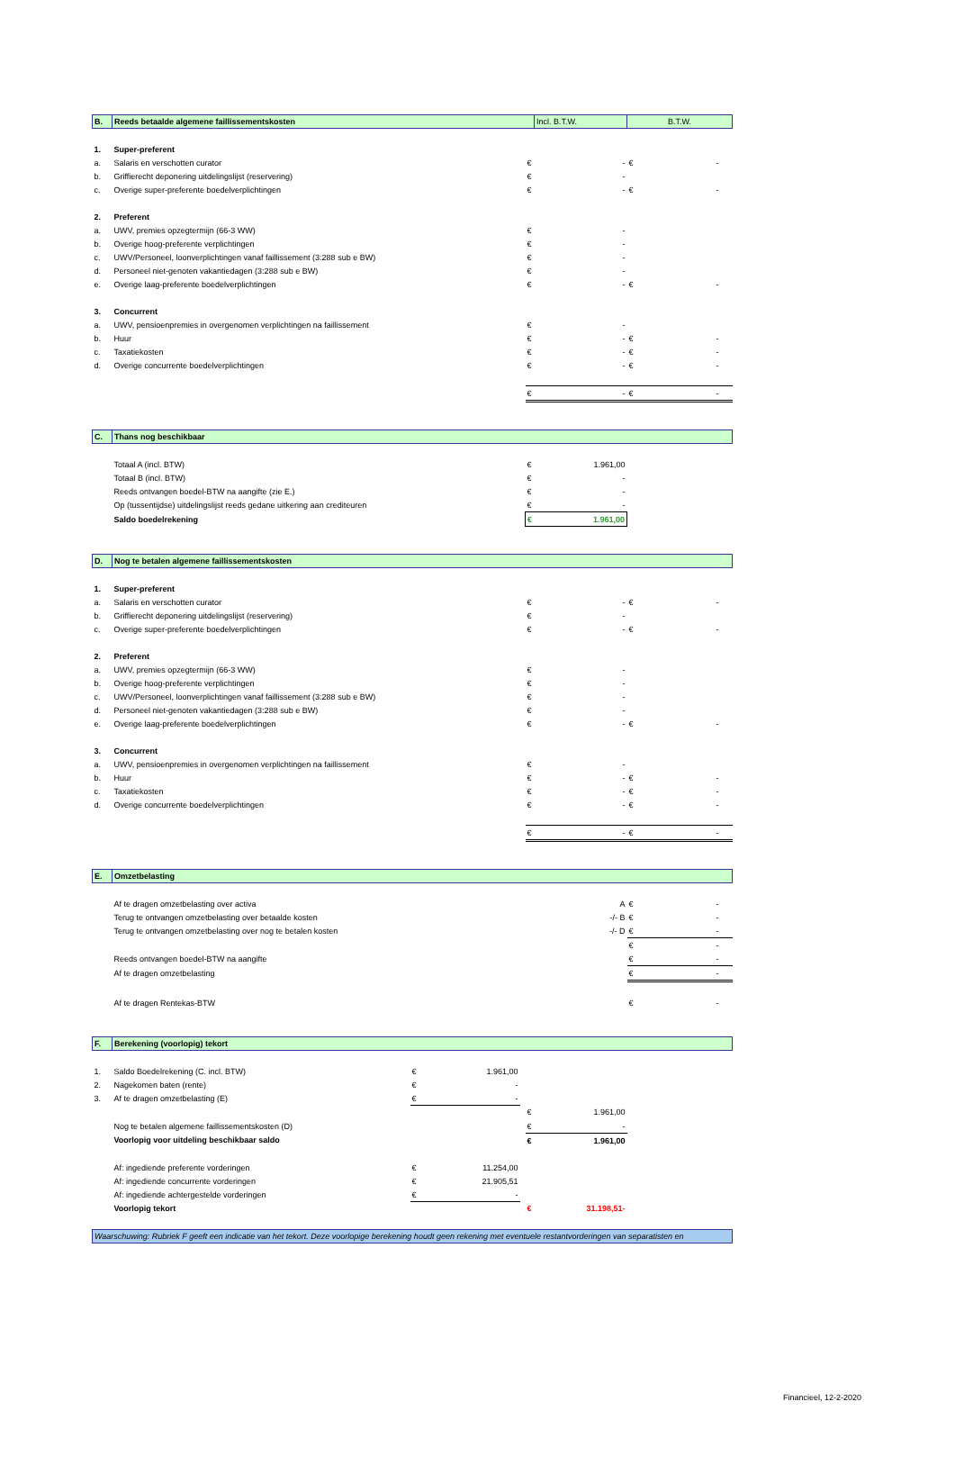| B. | Reeds betaalde algemene faillissementskosten | | | | | Incl. B.T.W. | B.T.W. | | |
| 1. | Super-preferent | | | | | | | | |
| a. | Salaris en verschotten curator | | | | € | - | € | - | |
| b. | Griffierecht deponering uitdelingslijst (reservering) | | | | € | - | | | |
| c. | Overige super-preferente boedelverplichtingen | | | | € | - | € | - | |
| 2. | Preferent | | | | | | | | |
| a. | UWV, premies opzegtermijn (66-3 WW) | | | | € | - | | | |
| b. | Overige hoog-preferente verplichtingen | | | | € | - | | | |
| c. | UWV/Personeel, loonverplichtingen vanaf faillissement (3:288 sub e BW) | | | | € | - | | | |
| d. | Personeel niet-genoten vakantiedagen (3:288 sub e BW) | | | | € | - | | | |
| e. | Overige laag-preferente boedelverplichtingen | | | | € | - | € | - | |
| 3. | Concurrent | | | | | | | | |
| a. | UWV, pensioenpremies in overgenomen verplichtingen na faillissement | | | | € | - | | | |
| b. | Huur | | | | € | - | € | - | |
| c. | Taxatiekosten | | | | € | - | € | - | |
| d. | Overige concurrente boedelverplichtingen | | | | € | - | € | - | |
| | | | | | € | - | € | - | |
| C. | Thans nog beschikbaar | | | | | | | | |
| | Totaal A (incl. BTW) | | | | € | 1.961,00 | | | |
| | Totaal B (incl. BTW) | | | | € | - | | | |
| | Reeds ontvangen boedel-BTW na aangifte (zie E.) | | | | € | - | | | |
| | Op (tussentijdse) uitdelingslijst reeds gedane uitkering aan crediteuren | | | | € | - | | | |
| | Saldo boedelrekening | | | | € | 1.961,00 | | | |
| D. | Nog te betalen algemene faillissementskosten | | | | | | | | |
| 1. | Super-preferent | | | | | | | | |
| a. | Salaris en verschotten curator | | | | € | - | € | - | |
| b. | Griffierecht deponering uitdelingslijst (reservering) | | | | € | - | | | |
| c. | Overige super-preferente boedelverplichtingen | | | | € | - | € | - | |
| 2. | Preferent | | | | | | | | |
| a. | UWV, premies opzegtermijn (66-3 WW) | | | | € | - | | | |
| b. | Overige hoog-preferente verplichtingen | | | | € | - | | | |
| c. | UWV/Personeel, loonverplichtingen vanaf faillissement (3:288 sub e BW) | | | | € | - | | | |
| d. | Personeel niet-genoten vakantiedagen (3:288 sub e BW) | | | | € | - | | | |
| e. | Overige laag-preferente boedelverplichtingen | | | | € | - | € | - | |
| 3. | Concurrent | | | | | | | | |
| a. | UWV, pensioenpremies in overgenomen verplichtingen na faillissement | | | | € | - | | | |
| b. | Huur | | | | € | - | € | - | |
| c. | Taxatiekosten | | | | € | - | € | - | |
| d. | Overige concurrente boedelverplichtingen | | | | € | - | € | - | |
| | | | | | € | - | € | - | |
| E. | Omzetbelasting | | | | | | | | |
| | Af te dragen omzetbelasting over activa | | | | | A | € | - | |
| | Terug te ontvangen omzetbelasting over betaalde kosten | | | | | -/- B | € | - | |
| | Terug te ontvangen omzetbelasting over nog te betalen kosten | | | | | -/- D | € | - | |
| | | | | | | | € | - | |
| | Reeds ontvangen boedel-BTW na aangifte | | | | | | € | - | |
| | Af te dragen omzetbelasting | | | | | | € | - | |
| | Af te dragen Rentekas-BTW | | | | | | € | - | |
| F. | Berekening (voorlopig) tekort | | | | | | | | |
| 1. | Saldo Boedelrekening (C. incl. BTW) | € | 1.961,00 | | | | | | |
| 2. | Nagekomen baten (rente) | € | - | | | | | | |
| 3. | Af te dragen omzetbelasting (E) | € | - | | | | | | |
| | | | | | € | 1.961,00 | | | |
| | Nog te betalen algemene faillissementskosten (D) | | | | € | - | | | |
| | Voorlopig voor uitdeling beschikbaar saldo | | | | € | 1.961,00 | | | |
| | Af: ingediende preferente vorderingen | € | 11.254,00 | | | | | | |
| | Af: ingediende concurrente vorderingen | € | 21.905,51 | | | | | | |
| | Af: ingediende achtergestelde vorderingen | € | - | | | | | | |
| | Voorlopig tekort | | | | € | 31.198,51- | | | |
| Waarschuwing: Rubriek F geeft een indicatie van het tekort. Deze voorlopige berekening houdt geen rekening met eventuele restantvorderingen van separatisten en | | | | | | | | | |
Financieel, 12-2-2020